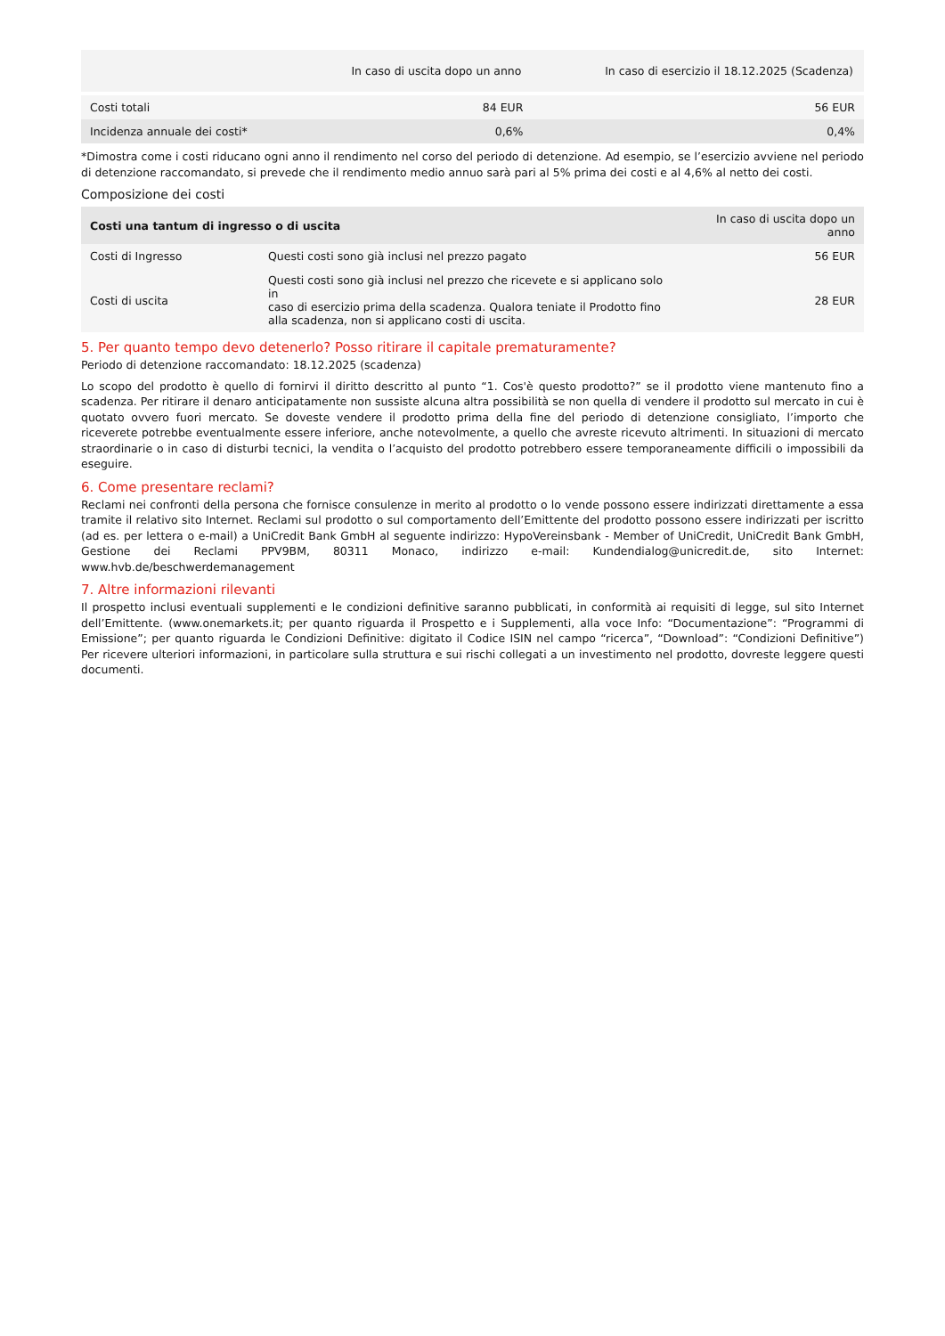| | In caso di uscita dopo un anno | In caso di esercizio il 18.12.2025 (Scadenza) |
| --- | --- | --- |
| Costi totali | 84 EUR | 56 EUR |
| Incidenza annuale dei costi* | 0,6% | 0,4% |
*Dimostra come i costi riducano ogni anno il rendimento nel corso del periodo di detenzione. Ad esempio, se l’esercizio avviene nel periodo di detenzione raccomandato, si prevede che il rendimento medio annuo sarà pari al 5% prima dei costi e al 4,6% al netto dei costi.
Composizione dei costi
| Costi una tantum di ingresso o di uscita | | In caso di uscita dopo un anno |
| --- | --- | --- |
| Costi di Ingresso | Questi costi sono già inclusi nel prezzo pagato | 56 EUR |
| Costi di uscita | Questi costi sono già inclusi nel prezzo che ricevete e si applicano solo in caso di esercizio prima della scadenza. Qualora teniate il Prodotto fino alla scadenza, non si applicano costi di uscita. | 28 EUR |
5. Per quanto tempo devo detenerlo? Posso ritirare il capitale prematuramente?
Periodo di detenzione raccomandato: 18.12.2025 (scadenza)
Lo scopo del prodotto è quello di fornirvi il diritto descritto al punto “1. Cos'è questo prodotto?” se il prodotto viene mantenuto fino a scadenza. Per ritirare il denaro anticipatamente non sussiste alcuna altra possibilità se non quella di vendere il prodotto sul mercato in cui è quotato ovvero fuori mercato. Se doveste vendere il prodotto prima della fine del periodo di detenzione consigliato, l’importo che riceverete potrebbe eventualmente essere inferiore, anche notevolmente, a quello che avreste ricevuto altrimenti. In situazioni di mercato straordinarie o in caso di disturbi tecnici, la vendita o l’acquisto del prodotto potrebbero essere temporaneamente difficili o impossibili da eseguire.
6. Come presentare reclami?
Reclami nei confronti della persona che fornisce consulenze in merito al prodotto o lo vende possono essere indirizzati direttamente a essa tramite il relativo sito Internet. Reclami sul prodotto o sul comportamento dell’Emittente del prodotto possono essere indirizzati per iscritto (ad es. per lettera o e-mail) a UniCredit Bank GmbH al seguente indirizzo: HypoVereinsbank - Member of UniCredit, UniCredit Bank GmbH, Gestione dei Reclami PPV9BM, 80311 Monaco, indirizzo e-mail: Kundendialog@unicredit.de, sito Internet: www.hvb.de/beschwerdemanagement
7. Altre informazioni rilevanti
Il prospetto inclusi eventuali supplementi e le condizioni definitive saranno pubblicati, in conformità ai requisiti di legge, sul sito Internet dell’Emittente. (www.onemarkets.it; per quanto riguarda il Prospetto e i Supplementi, alla voce Info: “Documentazione”: “Programmi di Emissione”; per quanto riguarda le Condizioni Definitive: digitato il Codice ISIN nel campo “ricerca”, “Download”: “Condizioni Definitive”) Per ricevere ulteriori informazioni, in particolare sulla struttura e sui rischi collegati a un investimento nel prodotto, dovreste leggere questi documenti.